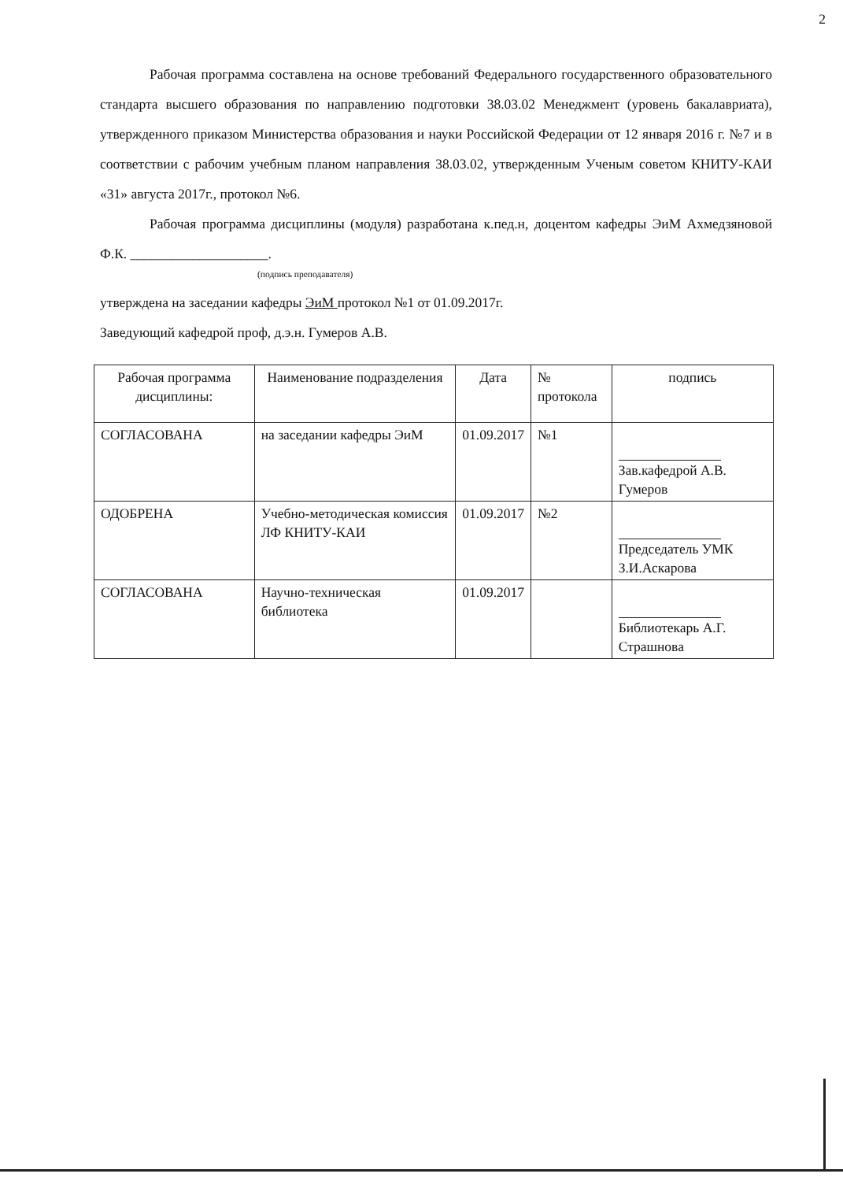2
Рабочая программа составлена на основе требований Федерального государственного образовательного стандарта высшего образования по направлению подготовки 38.03.02 Менеджмент (уровень бакалавриата), утвержденного приказом Министерства образования и науки Российской Федерации от 12 января 2016 г. №7 и в соответствии с рабочим учебным планом направления 38.03.02, утвержденным Ученым советом КНИТУ-КАИ «31» августа 2017г., протокол №6.
Рабочая программа дисциплины (модуля) разработана к.пед.н, доцентом кафедры ЭиМ Ахмедзяновой Ф.К. ____________________.
(подпись преподавателя)
утверждена на заседании кафедры ЭиМ протокол №1 от 01.09.2017г.
Заведующий кафедрой проф, д.э.н. Гумеров А.В.
| Рабочая программа дисциплины: | Наименование подразделения | Дата | № протокола | подпись |
| --- | --- | --- | --- | --- |
| СОГЛАСОВАНА | на заседании кафедры ЭиМ | 01.09.2017 | №1 | Зав.кафедрой А.В. Гумеров |
| ОДОБРЕНА | Учебно-методическая комиссия ЛФ КНИТУ-КАИ | 01.09.2017 | №2 | Председатель УМК З.И.Аскарова |
| СОГЛАСОВАНА | Научно-техническая библиотека | 01.09.2017 | | Библиотекарь А.Г. Страшнова |